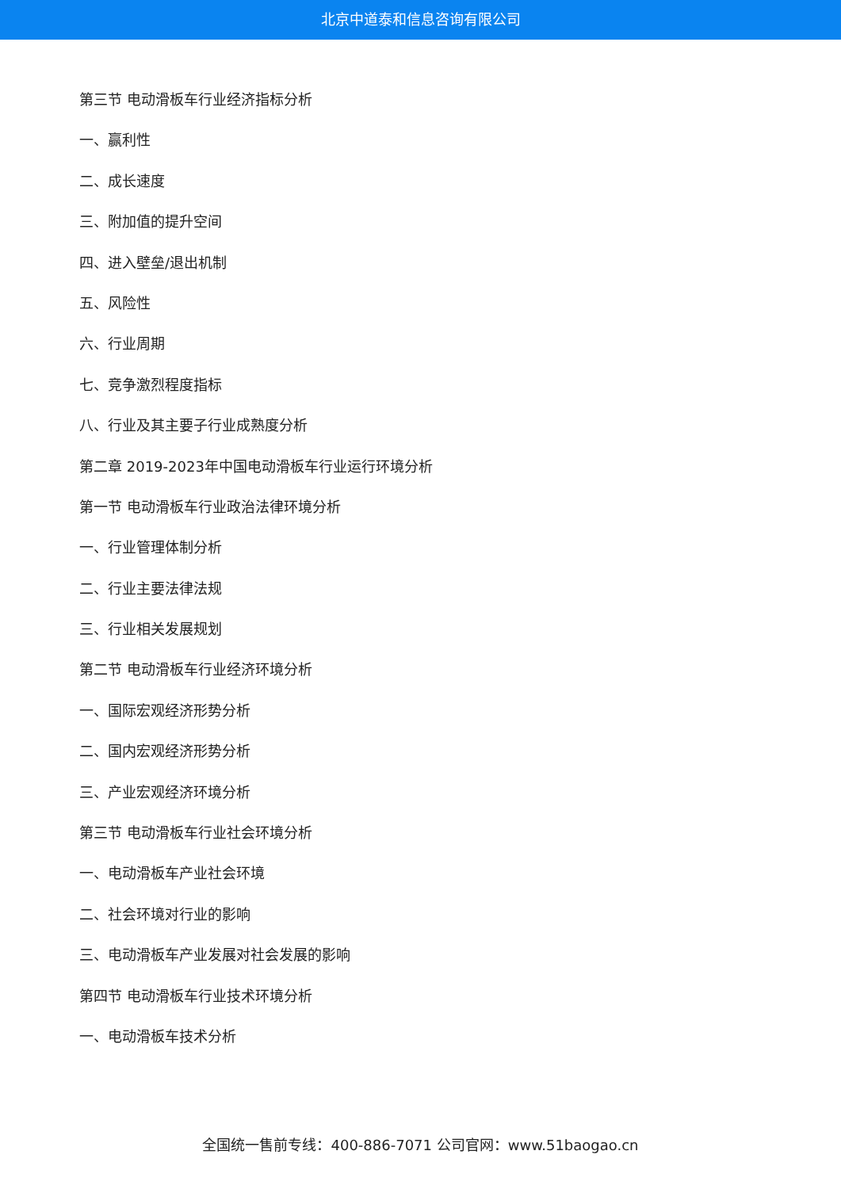北京中道泰和信息咨询有限公司
第三节 电动滑板车行业经济指标分析
一、赢利性
二、成长速度
三、附加值的提升空间
四、进入壁垒/退出机制
五、风险性
六、行业周期
七、竞争激烈程度指标
八、行业及其主要子行业成熟度分析
第二章 2019-2023年中国电动滑板车行业运行环境分析
第一节 电动滑板车行业政治法律环境分析
一、行业管理体制分析
二、行业主要法律法规
三、行业相关发展规划
第二节 电动滑板车行业经济环境分析
一、国际宏观经济形势分析
二、国内宏观经济形势分析
三、产业宏观经济环境分析
第三节 电动滑板车行业社会环境分析
一、电动滑板车产业社会环境
二、社会环境对行业的影响
三、电动滑板车产业发展对社会发展的影响
第四节 电动滑板车行业技术环境分析
一、电动滑板车技术分析
全国统一售前专线：400-886-7071 公司官网：www.51baogao.cn